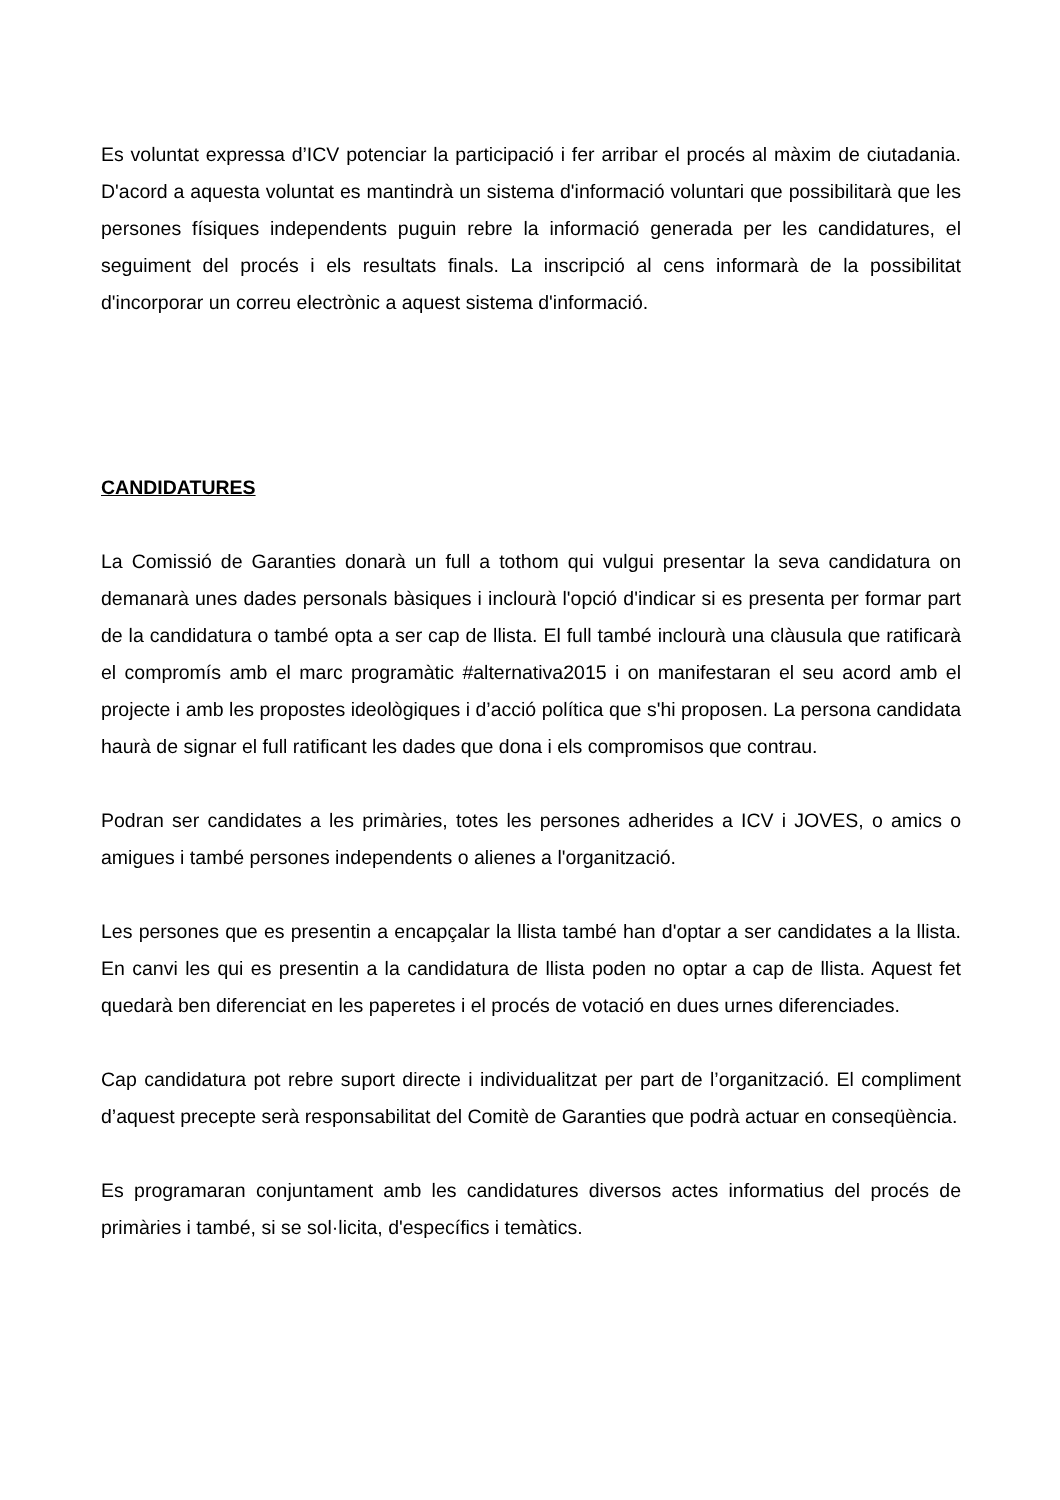Es voluntat expressa d’ICV potenciar la participació i fer arribar el procés al màxim de ciutadania. D'acord a aquesta voluntat es mantindrà un sistema d'informació voluntari que possibilitarà que les persones físiques independents puguin rebre la informació generada per les candidatures, el seguiment del procés i els resultats finals. La inscripció al cens informarà de la possibilitat d'incorporar un correu electrònic a aquest sistema d'informació.
CANDIDATURES
La Comissió de Garanties donarà un full a tothom qui vulgui presentar la seva candidatura on demanarà unes dades personals bàsiques i inclourà l'opció d'indicar si es presenta per formar part de la candidatura o també opta a ser cap de llista. El full també inclourà una clàusula que ratificarà el compromís amb el marc programàtic #alternativa2015 i on manifestaran el seu acord amb el projecte i amb les propostes ideològiques i d’acció política que s'hi proposen. La persona candidata haurà de signar el full ratificant les dades que dona i els compromisos que contrau.
Podran ser candidates a les primàries, totes les persones adherides a ICV i JOVES, o amics o amigues i també persones independents o alienes a l'organització.
Les persones que es presentin a encapçalar la llista també han d'optar a ser candidates a la llista. En canvi les qui es presentin a la candidatura de llista poden no optar a cap de llista. Aquest fet quedarà ben diferenciat en les paperetes i el procés de votació en dues urnes diferenciades.
Cap candidatura pot rebre suport directe i individualitzat per part de l’organització. El compliment d’aquest precepte serà responsabilitat del Comitè de Garanties que podrà actuar en conseqüència.
Es programaran conjuntament amb les candidatures diversos actes informatius del procés de primàries i també, si se sol·licita, d'específics i temàtics.